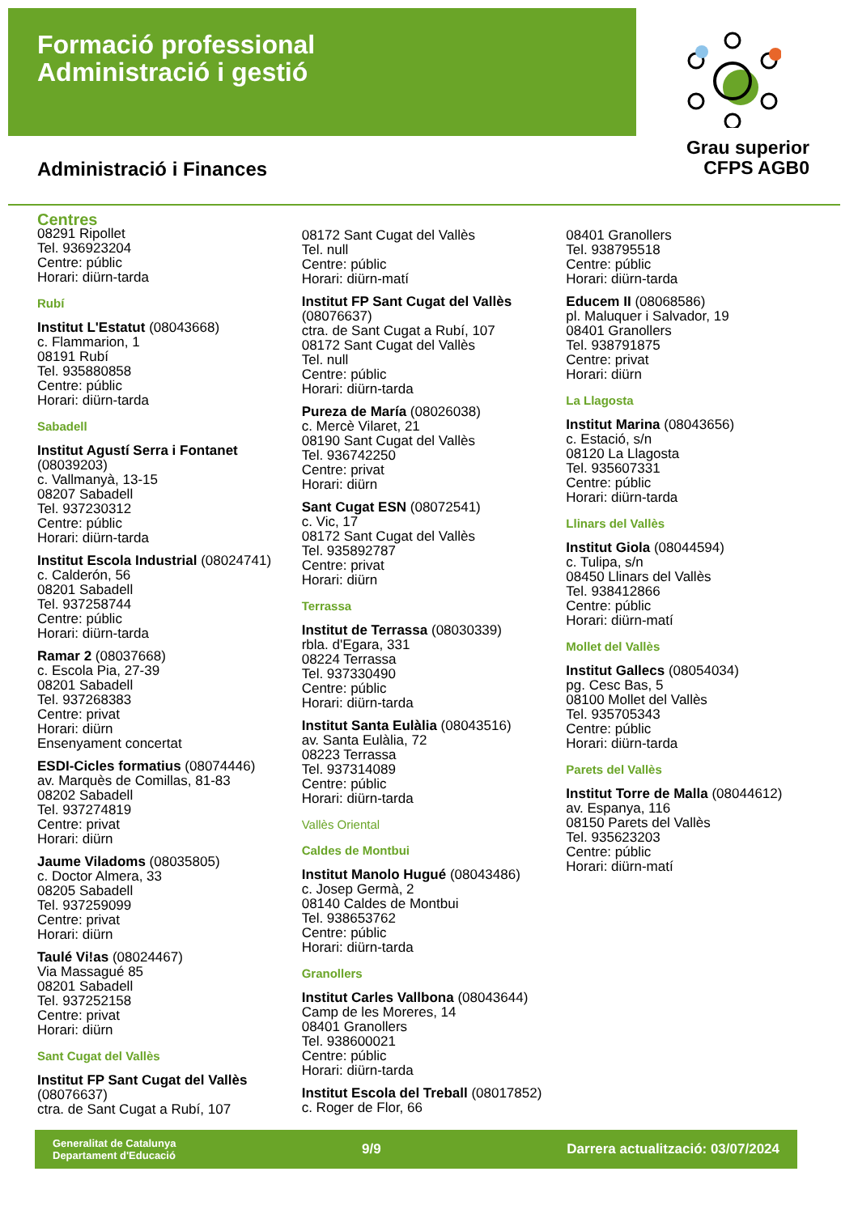Formació professional
Administració i gestió
Administració i Finances
Grau superior
CFPS AGB0
Centres
08291 Ripollet
Tel. 936923204
Centre: públic
Horari: diürn-tarda
Rubí
Institut L'Estatut (08043668)
c. Flammarion, 1
08191 Rubí
Tel. 935880858
Centre: públic
Horari: diürn-tarda
Sabadell
Institut Agustí Serra i Fontanet (08039203)
c. Vallmanyà, 13-15
08207 Sabadell
Tel. 937230312
Centre: públic
Horari: diürn-tarda
Institut Escola Industrial (08024741)
c. Calderón, 56
08201 Sabadell
Tel. 937258744
Centre: públic
Horari: diürn-tarda
Ramar 2 (08037668)
c. Escola Pia, 27-39
08201 Sabadell
Tel. 937268383
Centre: privat
Horari: diürn
Ensenyament concertat
ESDI-Cicles formatius (08074446)
av. Marquès de Comillas, 81-83
08202 Sabadell
Tel. 937274819
Centre: privat
Horari: diürn
Jaume Viladoms (08035805)
c. Doctor Almera, 33
08205 Sabadell
Tel. 937259099
Centre: privat
Horari: diürn
Taulé Vi!as (08024467)
Via Massagué 85
08201 Sabadell
Tel. 937252158
Centre: privat
Horari: diürn
Sant Cugat del Vallès
Institut FP Sant Cugat del Vallès (08076637)
ctra. de Sant Cugat a Rubí, 107
08172 Sant Cugat del Vallès
Tel. null
Centre: públic
Horari: diürn-matí
Institut FP Sant Cugat del Vallès (08076637)
ctra. de Sant Cugat a Rubí, 107
08172 Sant Cugat del Vallès
Tel. null
Centre: públic
Horari: diürn-tarda
Pureza de María (08026038)
c. Mercè Vilaret, 21
08190 Sant Cugat del Vallès
Tel. 936742250
Centre: privat
Horari: diürn
Sant Cugat ESN (08072541)
c. Vic, 17
08172 Sant Cugat del Vallès
Tel. 935892787
Centre: privat
Horari: diürn
Terrassa
Institut de Terrassa (08030339)
rbla. d'Egara, 331
08224 Terrassa
Tel. 937330490
Centre: públic
Horari: diürn-tarda
Institut Santa Eulàlia (08043516)
av. Santa Eulàlia, 72
08223 Terrassa
Tel. 937314089
Centre: públic
Horari: diürn-tarda
Vallès Oriental
Caldes de Montbui
Institut Manolo Hugué (08043486)
c. Josep Germà, 2
08140 Caldes de Montbui
Tel. 938653762
Centre: públic
Horari: diürn-tarda
Granollers
Institut Carles Vallbona (08043644)
Camp de les Moreres, 14
08401 Granollers
Tel. 938600021
Centre: públic
Horari: diürn-tarda
Institut Escola del Treball (08017852)
c. Roger de Flor, 66
08401 Granollers
Tel. 938795518
Centre: públic
Horari: diürn-tarda
Educem II (08068586)
pl. Maluquer i Salvador, 19
08401 Granollers
Tel. 938791875
Centre: privat
Horari: diürn
La Llagosta
Institut Marina (08043656)
c. Estació, s/n
08120 La Llagosta
Tel. 935607331
Centre: públic
Horari: diürn-tarda
Llinars del Vallès
Institut Giola (08044594)
c. Tulipa, s/n
08450 Llinars del Vallès
Tel. 938412866
Centre: públic
Horari: diürn-matí
Mollet del Vallès
Institut Gallecs (08054034)
pg. Cesc Bas, 5
08100 Mollet del Vallès
Tel. 935705343
Centre: públic
Horari: diürn-tarda
Parets del Vallès
Institut Torre de Malla (08044612)
av. Espanya, 116
08150 Parets del Vallès
Tel. 935623203
Centre: públic
Horari: diürn-matí
Generalitat de Catalunya
Departament d'Educació 9/9 Darrera actualització: 03/07/2024